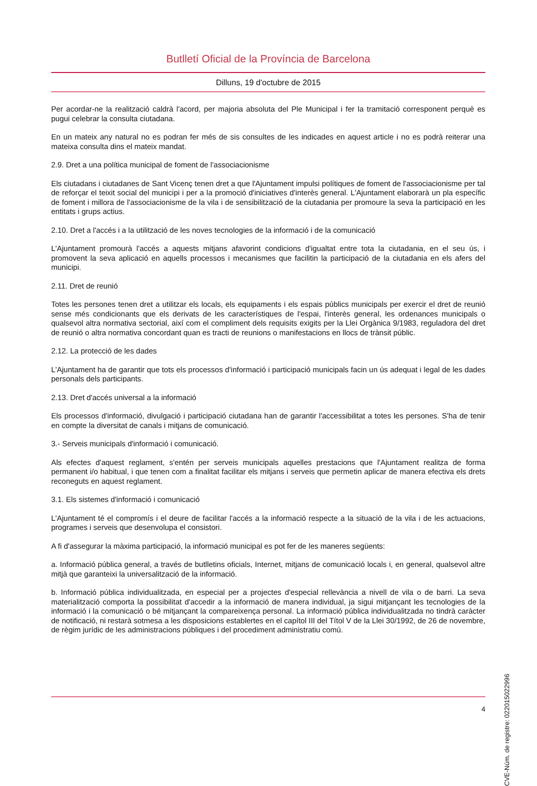Butlletí Oficial de la Província de Barcelona
Dilluns, 19 d'octubre de 2015
Per acordar-ne la realització caldrà l'acord, per majoria absoluta del Ple Municipal i fer la tramitació corresponent perquè es pugui celebrar la consulta ciutadana.
En un mateix any natural no es podran fer més de sis consultes de les indicades en aquest article i no es podrà reiterar una mateixa consulta dins el mateix mandat.
2.9. Dret a una política municipal de foment de l'associacionisme
Els ciutadans i ciutadanes de Sant Vicenç tenen dret a que l'Ajuntament impulsi polítiques de foment de l'associacionisme per tal de reforçar el teixit social del municipi i per a la promoció d'iniciatives d'interès general. L'Ajuntament elaborarà un pla específic de foment i millora de l'associacionisme de la vila i de sensibilització de la ciutadania per promoure la seva la participació en les entitats i grups actius.
2.10. Dret a l'accés i a la utilització de les noves tecnologies de la informació i de la comunicació
L'Ajuntament promourà l'accés a aquests mitjans afavorint condicions d'igualtat entre tota la ciutadania, en el seu ús, i promovent la seva aplicació en aquells processos i mecanismes que facilitin la participació de la ciutadania en els afers del municipi.
2.11. Dret de reunió
Totes les persones tenen dret a utilitzar els locals, els equipaments i els espais públics municipals per exercir el dret de reunió sense més condicionants que els derivats de les característiques de l'espai, l'interès general, les ordenances municipals o qualsevol altra normativa sectorial, així com el compliment dels requisits exigits per la Llei Orgànica 9/1983, reguladora del dret de reunió o altra normativa concordant quan es tracti de reunions o manifestacions en llocs de trànsit públic.
2.12. La protecció de les dades
L'Ajuntament ha de garantir que tots els processos d'informació i participació municipals facin un ús adequat i legal de les dades personals dels participants.
2.13. Dret d'accés universal a la informació
Els processos d'informació, divulgació i participació ciutadana han de garantir l'accessibilitat a totes les persones. S'ha de tenir en compte la diversitat de canals i mitjans de comunicació.
3.- Serveis municipals d'informació i comunicació.
Als efectes d'aquest reglament, s'entén per serveis municipals aquelles prestacions que l'Ajuntament realitza de forma permanent i/o habitual, i que tenen com a finalitat facilitar els mitjans i serveis que permetin aplicar de manera efectiva els drets reconeguts en aquest reglament.
3.1. Els sistemes d'informació i comunicació
L'Ajuntament té el compromís i el deure de facilitar l'accés a la informació respecte a la situació de la vila i de les actuacions, programes i serveis que desenvolupa el consistori.
A fi d'assegurar la màxima participació, la informació municipal es pot fer de les maneres següents:
a. Informació pública general, a través de butlletins oficials, Internet, mitjans de comunicació locals i, en general, qualsevol altre mitjà que garanteixi la universalització de la informació.
b. Informació pública individualitzada, en especial per a projectes d'especial rellevància a nivell de vila o de barri. La seva materialització comporta la possibilitat d'accedir a la informació de manera individual, ja sigui mitjançant les tecnologies de la informació i la comunicació o bé mitjançant la compareixença personal. La informació pública individualitzada no tindrà caràcter de notificació, ni restarà sotmesa a les disposicions establertes en el capítol III del Títol V de la Llei 30/1992, de 26 de novembre, de règim jurídic de les administracions públiques i del procediment administratiu comú.
4
CVE-Núm. de registre: 022015022996